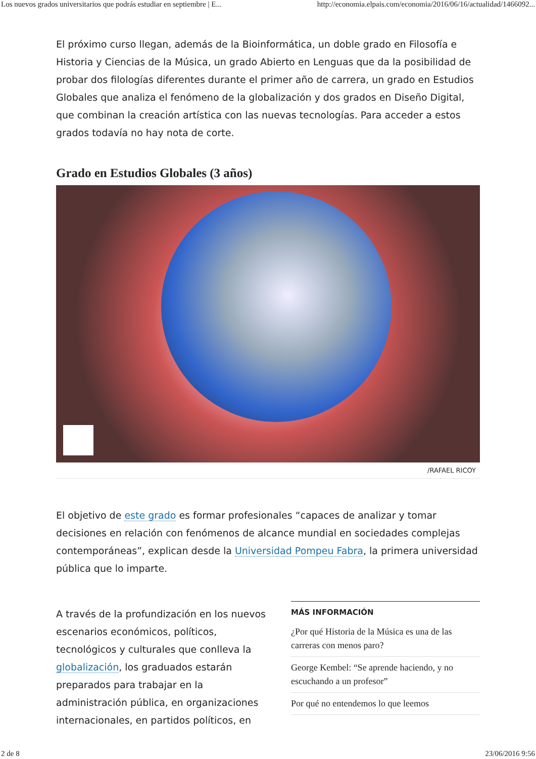Los nuevos grados universitarios que podrás estudiar en septiembre | E... http://economia.elpais.com/economia/2016/06/16/actualidad/1466092...
El próximo curso llegan, además de la Bioinformática, un doble grado en Filosofía e Historia y Ciencias de la Música, un grado Abierto en Lenguas que da la posibilidad de probar dos filologías diferentes durante el primer año de carrera, un grado en Estudios Globales que analiza el fenómeno de la globalización y dos grados en Diseño Digital, que combinan la creación artística con las nuevas tecnologías. Para acceder a estos grados todavía no hay nota de corte.
Grado en Estudios Globales (3 años)
/RAFAEL RICOY
El objetivo de este grado es formar profesionales “capaces de analizar y tomar decisiones en relación con fenómenos de alcance mundial en sociedades complejas contemporáneas”, explican desde la Universidad Pompeu Fabra, la primera universidad pública que lo imparte.
A través de la profundización en los nuevos escenarios económicos, políticos, tecnológicos y culturales que conlleva la globalización, los graduados estarán preparados para trabajar en la administración pública, en organizaciones internacionales, en partidos políticos, en
MÁS INFORMACIÓN
¿Por qué Historia de la Música es una de las carreras con menos paro?
George Kembel: “Se aprende haciendo, y no escuchando a un profesor”
Por qué no entendemos lo que leemos
2 de 8 23/06/2016 9:56